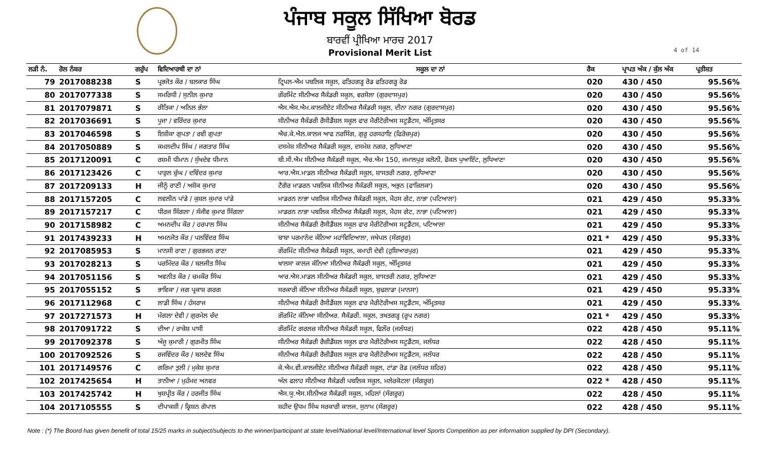ਪੰਜਾਬ ਸਕੂਲ ਸਿੱਖਿਆ ਬੋਰਡ
ਬਾਰਵੀਂ ਪ੍ਰੀਖਿਆ ਮਾਰਚ 2017
Provisional Merit List
4 of 14
| ਲੜੀ ਨੰ. | ਰੋਲ ਨੰਬਰ | ਗਰੁੱਪ | ਵਿਦਿਆਰਥੀ ਦਾ ਨਾਂ | ਸਕੂਲ ਦਾ ਨਾਂ | ਰੈਕ | ਪ੍ਰਾਪਤ ਅੰਕ / ਕੁੱਲ ਅੰਕ | ਪ੍ਰਤੀਸ਼ਤ |
| --- | --- | --- | --- | --- | --- | --- | --- |
| 79 | 2017088238 | S | ਪ੍ਰਭਜੋਤ ਕੌਰ / ਬਲਕਾਰ ਸਿੰਘ | ਟ੍ਰਿਪਲ-ਐਮ ਪਬਲਿਕ ਸਕੂਲ, ਫਤਿਹਗੜ੍ਹ ਰੋਡ ਫਤਿਹਗੜ੍ਹ ਰੋਡ | 020 | 430 / 450 | 95.56% |
| 80 | 2017077338 | S | ਸਮਰਿਧੀ / ਸੁਨੀਲ ਕੁਮਾਰ | ਗੌਰਮਿੰਟ ਸੀਨੀਅਰ ਸੈਕੰਡਰੀ ਸਕੂਲ, ਵਰਸੋਲਾ (ਗੁਰਦਾਸਪੁਰ) | 020 | 430 / 450 | 95.56% |
| 81 | 2017079871 | S | ਰੀਤਿਕਾ / ਅਨਿਲ ਭੱਲਾ | ਐਸ.ਐਸ.ਐਮ.ਕਾਲਜੀਏਟ ਸੀਨੀਅਰ ਸੈਕੰਡਰੀ ਸਕੂਲ, ਦੀਨਾ ਨਗਰ (ਗੁਰਦਾਸਪੁਰ) | 020 | 430 / 450 | 95.56% |
| 82 | 2017036691 | S | ਪੂਜਾ / ਵਰਿੰਦਰ ਕੁਮਾਰ | ਸੀਨੀਅਰ ਸੈਕੰਡਰੀ ਰੈਸੀਡੈਂਸ਼ਲ ਸਕੂਲ ਫਾਰ ਮੈਰੀਟੋਰੀਅਸ ਸਟੂਡੈਂਟਸ, ਅੰਮ੍ਰਿਤਸਰ | 020 | 430 / 450 | 95.56% |
| 83 | 2017046598 | S | ਇਸ਼ੀਕਾ ਗੁਪਤਾ / ਰਵੀ ਗੁਪਤਾ | ਐਚ.ਕੇ.ਐਲ.ਕਾਲਜ ਆਫ ਨਰਸਿੰਗ, ਗੁਰੂ ਹਰਸਹਾਇ (ਫਿਰੋਜ਼ਪੁਰ) | 020 | 430 / 450 | 95.56% |
| 84 | 2017050889 | S | ਕਮਲਦੀਪ ਸਿੰਘ / ਜਗਤਾਰ ਸਿੰਘ | ਦਸਮੇਸ਼ ਸੀਨੀਅਰ ਸੈਕੰਡਰੀ ਸਕੂਲ, ਦਸਮੇਸ਼ ਨਗਰ, ਲੁਧਿਆਣਾ | 020 | 430 / 450 | 95.56% |
| 85 | 2017120091 | C | ਰਸ਼ਮੀ ਧੀਮਾਨ / ਸੁੱਖਦੇਵ ਧੀਮਾਨ | ਬੀ.ਸੀ.ਐਮ ਸੀਨੀਅਰ ਸੈਕੰਡਰੀ ਸਕੂਲ, ਐਚ.ਐਮ 150, ਜਮਾਲਪੁਰ ਕਲੋਨੀ, ਫੋਕਲ ਪੁਆਇੰਟ, ਲੁਧਿਆਣਾ | 020 | 430 / 450 | 95.56% |
| 86 | 2017123426 | C | ਪਾਰੁਲ ਚੁੱਘ / ਦਵਿੰਦਰ ਕੁਮਾਰ | ਆਰ.ਐਸ.ਮਾਡਲ ਸੀਨੀਅਰ ਸੈਕੰਡਰੀ ਸਕੂਲ, ਸ਼ਾਸਤਰੀ ਨਗਰ, ਲੁਧਿਆਣਾ | 020 | 430 / 450 | 95.56% |
| 87 | 2017209133 | H | ਜੀਨੂੰ ਰਾਣੀ / ਅਸ਼ੋਕ ਕੁਮਾਰ | ਟੈਗੋਰ ਮਾਡਰਨ ਪਬਲਿਕ ਸੀਨੀਅਰ ਸੈਕੰਡਰੀ ਸਕੂਲ, ਅਭੁਨ (ਫਾਜ਼ਿਲਕਾ) | 020 | 430 / 450 | 95.56% |
| 88 | 2017157205 | C | ਲਵਲੀਨ ਪਾਂਡੇ / ਕੁਸ਼ਲ ਕੁਮਾਰ ਪਾਂਡੇ | ਮਾਡਰਨ ਨਾਭਾ ਪਬਲਿਕ ਸੀਨੀਅਰ ਸੈਕੰਡਰੀ ਸਕੂਲ, ਮੈਹਸ ਗੇਟ, ਨਾਭਾ (ਪਟਿਆਲਾ) | 021 | 429 / 450 | 95.33% |
| 89 | 2017157217 | C | ਧੀਰਜ ਸਿੰਗਲਾ / ਸੰਜੀਵ ਕੁਮਾਰ ਸਿੰਗਲਾ | ਮਾਡਰਨ ਨਾਭਾ ਪਬਲਿਕ ਸੀਨੀਅਰ ਸੈਕੰਡਰੀ ਸਕੂਲ, ਮੈਹਸ ਗੇਟ, ਨਾਭਾ (ਪਟਿਆਲਾ) | 021 | 429 / 450 | 95.33% |
| 90 | 2017158982 | C | ਅਮਨਦੀਪ ਕੌਰ / ਹਰਪਾਲ ਸਿੰਘ | ਸੀਨੀਅਰ ਸੈਕੰਡਰੀ ਰੈਸੀਡੈਂਸ਼ਲ ਸਕੂਲ ਫਾਰ ਮੈਰੀਟੋਰੀਅਸ ਸਟੂਡੈਂਟਸ, ਪਟਿਆਲਾ | 021 | 429 / 450 | 95.33% |
| 91 | 2017439233 | H | ਅਮਨਜੋਤ ਕੌਰ / ਪਲਵਿੰਦਰ ਸਿੰਘ | ਬਾਬਾ ਪਰਮਾਨੰਦ ਕੰਨਿਆ ਮਹਾਂਵਿਦਿਆਲਾ, ਜਖੇਪਲ (ਸੰਗਰੂਰ) | 021 * | 429 / 450 | 95.33% |
| 92 | 2017085953 | S | ਮਾਨਸੀ ਰਾਣਾ / ਗੁਰਭਜਨ ਰਾਣਾ | ਗੌਰਮਿੰਟ ਸੀਨੀਅਰ ਸੈਕੰਡਰੀ ਸਕੂਲ, ਕਮਾਹੀ ਦੇਵੀ (ਹੁਸ਼ਿਆਰਪੁਰ) | 021 | 429 / 450 | 95.33% |
| 93 | 2017028213 | S | ਪਰਮਿੰਦਰ ਕੌਰ / ਬਲਜੀਤ ਸਿੰਘ | ਖਾਲਸਾ ਕਾਲਜ ਕੰਨਿਆ ਸੀਨੀਅਰ ਸੈਕੰਡਰੀ ਸਕੂਲ, ਅੰਮ੍ਰਿਤਸਰ | 021 | 429 / 450 | 95.33% |
| 94 | 2017051156 | S | ਅਵਨੀਤ ਕੌਰ / ਚਮਕੌਰ ਸਿੰਘ | ਆਰ.ਐਸ.ਮਾਡਲ ਸੀਨੀਅਰ ਸੈਕੰਡਰੀ ਸਕੂਲ, ਸ਼ਾਸਤਰੀ ਨਗਰ, ਲੁਧਿਆਣਾ | 021 | 429 / 450 | 95.33% |
| 95 | 2017055152 | S | ਭਾਵਿਕਾ / ਜਗ ਪ੍ਰਕਾਸ਼ ਗਰਗ | ਸਰਕਾਰੀ ਕੰਨਿਆ ਸੀਨੀਅਰ ਸੈਕੰਡਰੀ ਸਕੂਲ, ਬੁਢਲਾਡਾ (ਮਾਨਸਾ) | 021 | 429 / 450 | 95.33% |
| 96 | 2017112968 | C | ਲਾਡੀ ਸਿੰਘ / ਹੰਸਰਾਜ | ਸੀਨੀਅਰ ਸੈਕੰਡਰੀ ਰੈਸੀਡੈਂਸ਼ਲ ਸਕੂਲ ਫਾਰ ਮੈਰੀਟੋਰੀਅਸ ਸਟੂਡੈਂਟਸ, ਅੰਮ੍ਰਿਤਸਰ | 021 | 429 / 450 | 95.33% |
| 97 | 2017271573 | H | ਮੰਗਲਾ ਦੇਵੀ / ਗੁਰਮੇਲ ਚੰਦ | ਗੌਰਮਿੰਟ ਕੰਨਿਆ ਸੀਨੀਅਰ. ਸੈਕੰਡਰੀ. ਸਕੂਲ, ਤਖਤਗੜ੍ਹ (ਰੂਪ ਨਗਰ) | 021 * | 429 / 450 | 95.33% |
| 98 | 2017091722 | S | ਦੀਆ / ਰਾਕੇਸ਼ ਪਾਸੀ | ਗੌਰਮਿੰਟ ਗਰਲਜ਼ ਸੀਨੀਅਰ ਸੈਕੰਡਰੀ ਸਕੂਲ, ਫਿਲੌਰ (ਜਲੰਧਰ) | 022 | 428 / 450 | 95.11% |
| 99 | 2017092378 | S | ਅੰਜੂ ਕੁਮਾਰੀ / ਗੁਰਮੀਤ ਸਿੰਘ | ਸੀਨੀਅਰ ਸੈਕੰਡਰੀ ਰੈਜ਼ੀਡੈਂਸ਼ਲ ਸਕੂਲ ਫਾਰ ਮੈਰੀਟੋਰੀਅਸ ਸਟੂਡੈਂਟਸ, ਜਲੰਧਰ | 022 | 428 / 450 | 95.11% |
| 100 | 2017092526 | S | ਰਜਵਿੰਦਰ ਕੌਰ / ਬਲਦੇਵ ਸਿੰਘ | ਸੀਨੀਅਰ ਸੈਕੰਡਰੀ ਰੈਜ਼ੀਡੈਂਸ਼ਲ ਸਕੂਲ ਫਾਰ ਮੈਰੀਟੋਰੀਅਸ ਸਟੂਡੈਂਟਸ, ਜਲੰਧਰ | 022 | 428 / 450 | 95.11% |
| 101 | 2017149576 | C | ਗਰਿਮਾ ਤੁਲੀ / ਮੁਕੇਸ਼ ਕੁਮਾਰ | ਕੇ.ਐਮ.ਵੀ.ਕਾਲਜੀਏਟ ਸੀਨੀਅਰ ਸੈਕੰਡਰੀ ਸਕੂਲ, ਟਾਂਡਾ ਰੋਡ (ਜਲੰਧਰ ਸ਼ਹਿਰ) | 022 | 428 / 450 | 95.11% |
| 102 | 2017425654 | H | ਤਾਨੀਆ / ਮੁਹੰਮਦ ਅਨਵਰ | ਅੱਲ ਫਲਾਹ ਸੀਨੀਅਰ ਸੈਕੰਡਰੀ ਪਬਲਿਕ ਸਕੂਲ, ਮਲੇਰਕੋਟਲਾ (ਸੰਗਰੂਰ) | 022 * | 428 / 450 | 95.11% |
| 103 | 2017425742 | H | ਖੁਸ਼ਪ੍ਰੀਤ ਕੌਰ / ਹਰਜੀਤ ਸਿੰਘ | ਐਸ.ਯੂ.ਐਸ.ਸੀਨੀਅਰ ਸੈਕੰਡਰੀ ਸਕੂਲ, ਮਹਿਲਾਂ (ਸੰਗਰੂਰ) | 022 | 428 / 450 | 95.11% |
| 104 | 2017105555 | S | ਦੀਪਾਕਸ਼ੀ / ਕ੍ਰਿਸ਼ਨ ਗੋਪਾਲ | ਸ਼ਹੀਦ ਉਧਮ ਸਿੰਘ ਸਰਕਾਰੀ ਕਾਲਜ, ਸੁਨਾਮ (ਸੰਗਰੂਰ) | 022 | 428 / 450 | 95.11% |
Note : (*) The Boord has given benefit of total 15/25 marks in subject/subjects to the winner/participant at state level/National level/International level Sports Competition as per information supplied by DPI (Secondary).